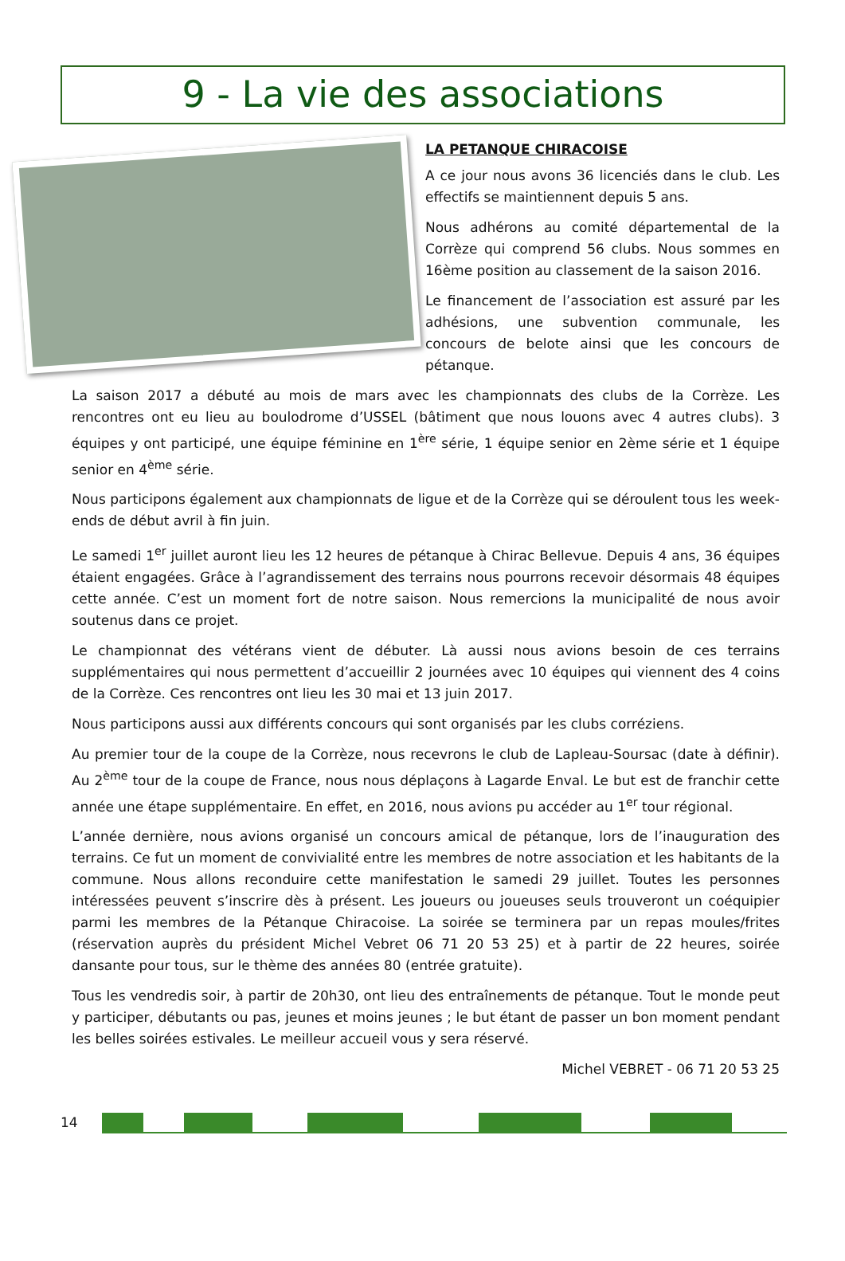9 - La vie des associations
LA PETANQUE CHIRACOISE
A ce jour nous avons 36 licenciés dans le club. Les effectifs se maintiennent depuis 5 ans.
Nous adhérons au comité départemental de la Corrèze qui comprend 56 clubs. Nous sommes en 16ème position au classement de la saison 2016.
Le financement de l’association est assuré par les adhésions, une subvention communale, les concours de belote ainsi que les concours de pétanque.
La saison 2017 a débuté au mois de mars avec les championnats des clubs de la Corrèze. Les rencontres ont eu lieu au boulodrome d’USSEL (bâtiment que nous louons avec 4 autres clubs). 3 équipes y ont participé, une équipe féminine en 1<sup>ère</sup> série, 1 équipe senior en 2ème série et 1 équipe senior en 4<sup>ème</sup> série.
Nous participons également aux championnats de ligue et de la Corrèze qui se déroulent tous les week-ends de début avril à fin juin.
Le samedi 1<sup>er</sup> juillet auront lieu les 12 heures de pétanque à Chirac Bellevue. Depuis 4 ans, 36 équipes étaient engagées. Grâce à l’agrandissement des terrains nous pourrons recevoir désormais 48 équipes cette année. C’est un moment fort de notre saison. Nous remercions la municipalité de nous avoir soutenus dans ce projet.
Le championnat des vétérans vient de débuter. Là aussi nous avions besoin de ces terrains supplémentaires qui nous permettent d’accueillir 2 journées avec 10 équipes qui viennent des 4 coins de la Corrèze. Ces rencontres ont lieu les 30 mai et 13 juin 2017.
Nous participons aussi aux différents concours qui sont organisés par les clubs corréziens.
Au premier tour de la coupe de la Corrèze, nous recevrons le club de Lapleau-Soursac (date à définir). Au 2<sup>ème</sup> tour de la coupe de France, nous nous déplaçons à Lagarde Enval. Le but est de franchir cette année une étape supplémentaire. En effet, en 2016, nous avions pu accéder au 1<sup>er</sup> tour régional.
L’année dernière, nous avions organisé un concours amical de pétanque, lors de l’inauguration des terrains. Ce fut un moment de convivialité entre les membres de notre association et les habitants de la commune. Nous allons reconduire cette manifestation le samedi 29 juillet. Toutes les personnes intéressées peuvent s’inscrire dès à présent. Les joueurs ou joueuses seuls trouveront un coéquipier parmi les membres de la Pétanque Chiracoise. La soirée se terminera par un repas moules/frites (réservation auprès du président Michel Vebret 06 71 20 53 25) et à partir de 22 heures, soirée dansante pour tous, sur le thème des années 80 (entrée gratuite).
Tous les vendredis soir, à partir de 20h30, ont lieu des entraînements de pétanque. Tout le monde peut y participer, débutants ou pas, jeunes et moins jeunes ; le but étant de passer un bon moment pendant les belles soirées estivales. Le meilleur accueil vous y sera réservé.
Michel VEBRET - 06 71 20 53 25
14